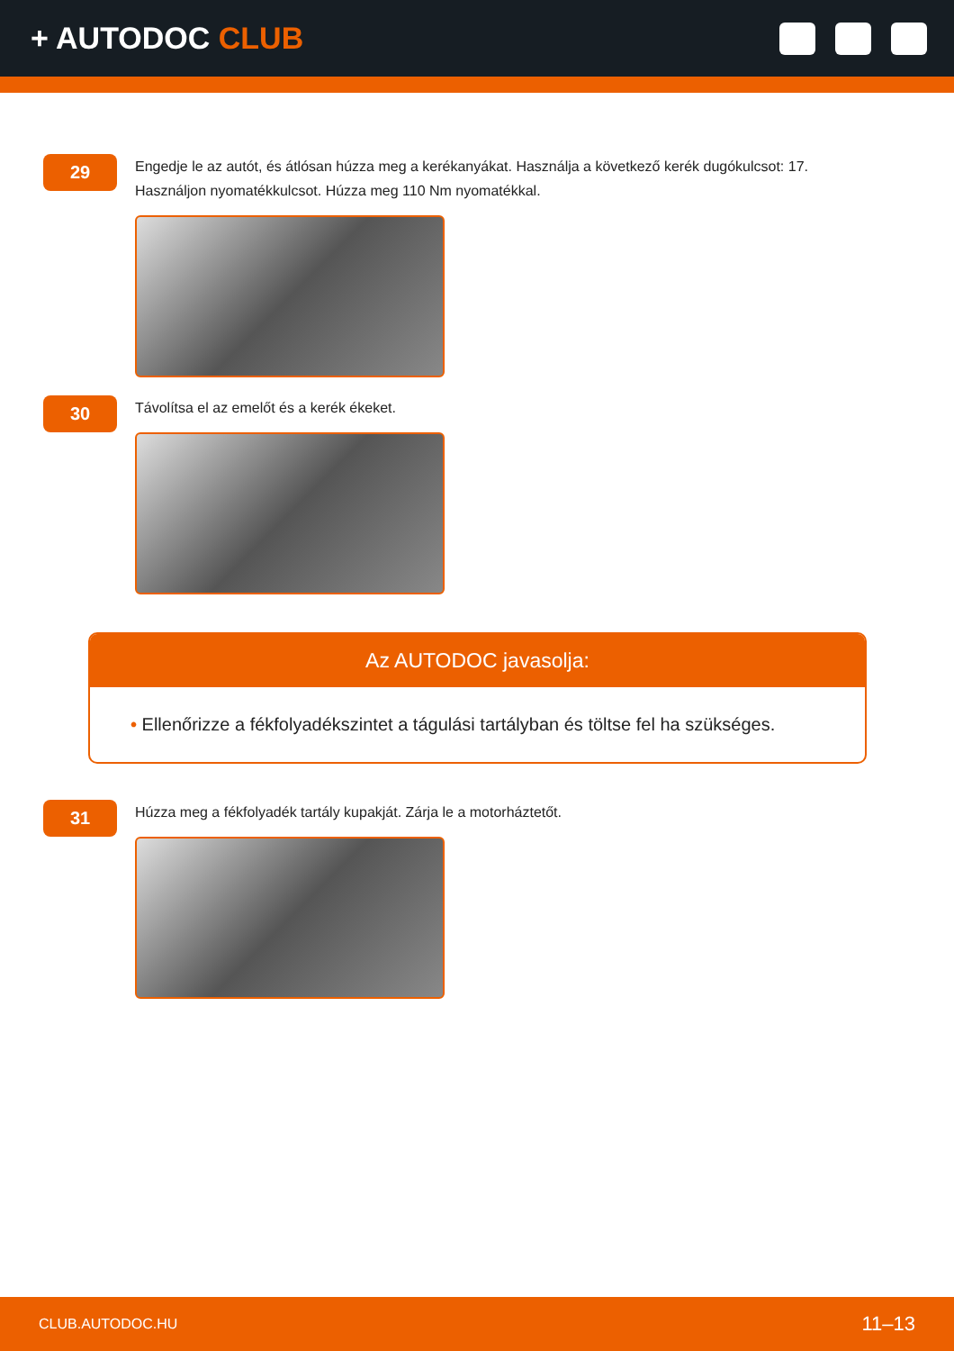+ AUTODOC CLUB
29
Engedje le az autót, és átlósan húzza meg a kerékanyákat. Használja a következő kerék dugókulcsot: 17. Használjon nyomatékkulcsot. Húzza meg 110 Nm nyomatékkal.
30
Távolítsa el az emelőt és a kerék ékeket.
Az AUTODOC javasolja:
• Ellenőrizze a fékfolyadékszintet a tágulási tartályban és töltse fel ha szükséges.
31
Húzza meg a fékfolyadék tartály kupakját. Zárja le a motorháztetőt.
CLUB.AUTODOC.HU 11–13